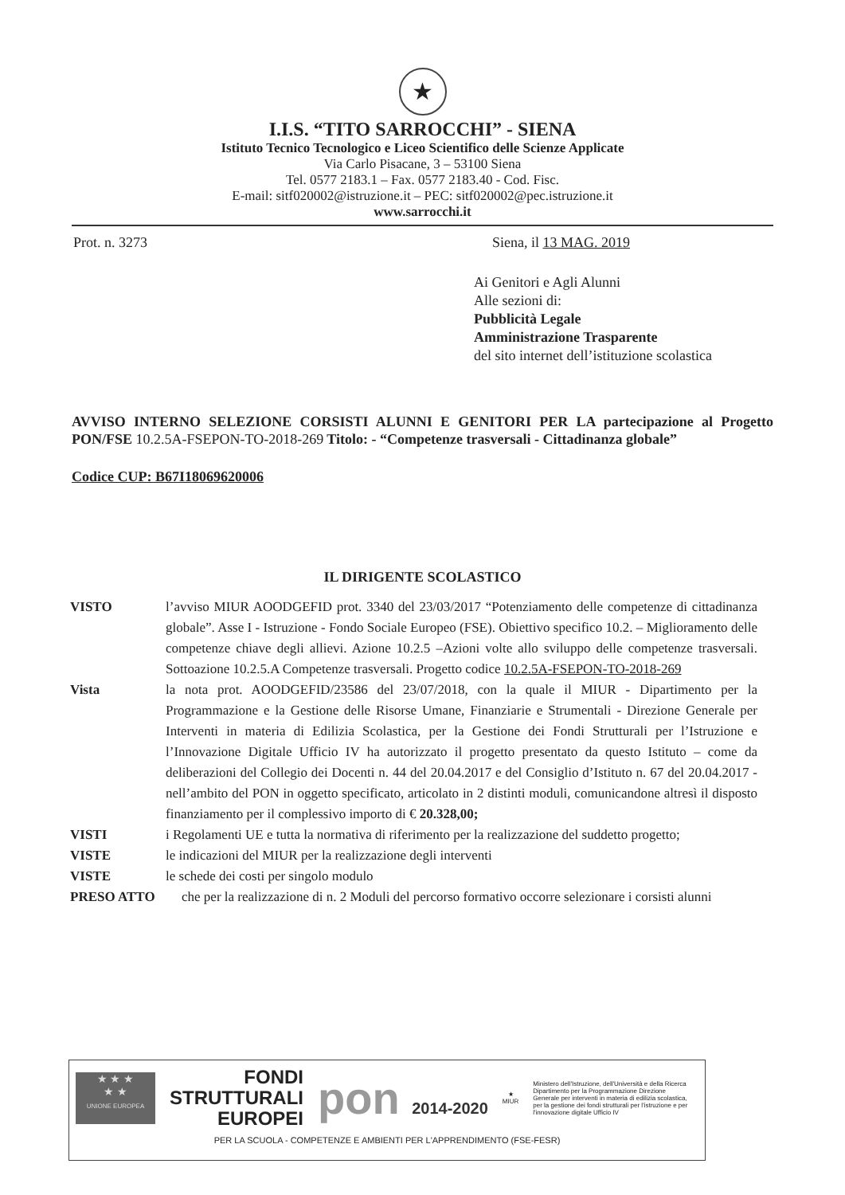★
I.I.S. “TITO SARROCCHI” - SIENA
Istituto Tecnico Tecnologico e Liceo Scientifico delle Scienze Applicate
Via Carlo Pisacane, 3 – 53100 Siena
Tel. 0577 2183.1 – Fax. 0577 2183.40 - Cod. Fisc.
E-mail: sitf020002@istruzione.it – PEC: sitf020002@pec.istruzione.it
www.sarrocchi.it
Prot. n. 3273 Siena, il 13 MAG. 2019
Ai Genitori e Agli Alunni
Alle sezioni di:
Pubblicità Legale
Amministrazione Trasparente
del sito internet dell’istituzione scolastica
AVVISO INTERNO SELEZIONE CORSISTI ALUNNI E GENITORI PER LA partecipazione al Progetto PON/FSE 10.2.5A-FSEPON-TO-2018-269 Titolo: - “Competenze trasversali - Cittadinanza globale”
Codice CUP: B67I18069620006
IL DIRIGENTE SCOLASTICO
VISTO l’avviso MIUR AOODGEFID prot. 3340 del 23/03/2017 “Potenziamento delle competenze di cittadinanza globale”. Asse I - Istruzione - Fondo Sociale Europeo (FSE). Obiettivo specifico 10.2. – Miglioramento delle competenze chiave degli allievi. Azione 10.2.5 –Azioni volte allo sviluppo delle competenze trasversali. Sottoazione 10.2.5.A Competenze trasversali. Progetto codice 10.2.5A-FSEPON-TO-2018-269
Vista la nota prot. AOODGEFID/23586 del 23/07/2018, con la quale il MIUR - Dipartimento per la Programmazione e la Gestione delle Risorse Umane, Finanziarie e Strumentali - Direzione Generale per Interventi in materia di Edilizia Scolastica, per la Gestione dei Fondi Strutturali per l’Istruzione e l’Innovazione Digitale Ufficio IV ha autorizzato il progetto presentato da questo Istituto – come da deliberazioni del Collegio dei Docenti n. 44 del 20.04.2017 e del Consiglio d’Istituto n. 67 del 20.04.2017 - nell’ambito del PON in oggetto specificato, articolato in 2 distinti moduli, comunicandone altresì il disposto finanziamento per il complessivo importo di € 20.328,00;
VISTI i Regolamenti UE e tutta la normativa di riferimento per la realizzazione del suddetto progetto;
VISTE le indicazioni del MIUR per la realizzazione degli interventi
VISTE le schede dei costi per singolo modulo
PRESO ATTO che per la realizzazione di n. 2 Moduli del percorso formativo occorre selezionare i corsisti alunni
★ ★ ★
★ ★
UNIONE EUROPEA
FONDI
STRUTTURALI
EUROPEI
pon 2014-2020
★
MIUR
Ministero dell'Istruzione, dell'Università e della Ricerca Dipartimento per la Programmazione Direzione Generale per interventi in materia di edilizia scolastica, per la gestione dei fondi strutturali per l'istruzione e per l'innovazione digitale Ufficio IV
PER LA SCUOLA - COMPETENZE E AMBIENTI PER L'APPRENDIMENTO (FSE-FESR)